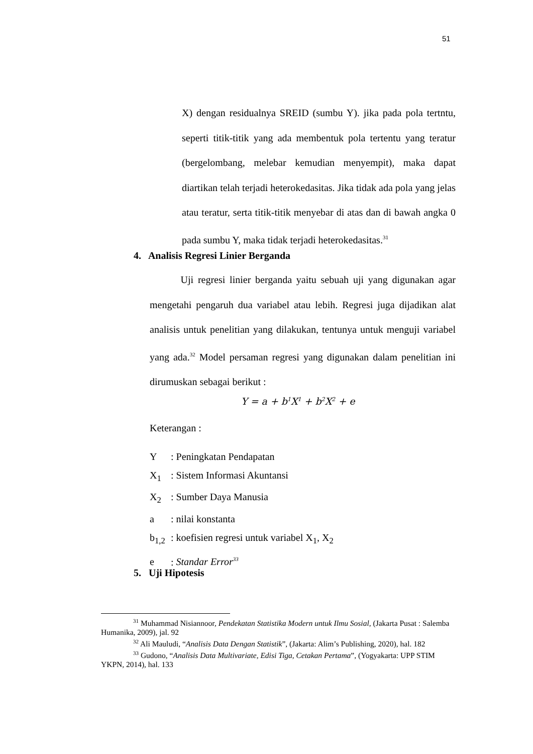51
X) dengan residualnya SREID (sumbu Y). jika pada pola tertntu, seperti titik-titik yang ada membentuk pola tertentu yang teratur (bergelombang, melebar kemudian menyempit), maka dapat diartikan telah terjadi heterokedasitas. Jika tidak ada pola yang jelas atau teratur, serta titik-titik menyebar di atas dan di bawah angka 0 pada sumbu Y, maka tidak terjadi heterokedasitas.<sup>31</sup>
4. Analisis Regresi Linier Berganda
Uji regresi linier berganda yaitu sebuah uji yang digunakan agar mengetahi pengaruh dua variabel atau lebih. Regresi juga dijadikan alat analisis untuk penelitian yang dilakukan, tentunya untuk menguji variabel yang ada.<sup>32</sup> Model persaman regresi yang digunakan dalam penelitian ini dirumuskan sebagai berikut :
Y = a + b<sup>1</sup>X<sup>1</sup> + b<sup>2</sup>X<sup>2</sup> + e
Keterangan :
Y: Peningkatan Pendapatan
X<sub>1</sub>: Sistem Informasi Akuntansi
X<sub>2</sub>: Sumber Daya Manusia
a: nilai konstanta
b<sub>1,2</sub>: koefisien regresi untuk variabel X<sub>1</sub>, X<sub>2</sub>
e: Standar Error<sup>33</sup>
5. Uji Hipotesis
<sup>31</sup> Muhammad Nisiannoor, Pendekatan Statistika Modern untuk Ilmu Sosial, (Jakarta Pusat : Salemba Humanika, 2009), jal. 92
<sup>32</sup> Ali Mauludi, “Analisis Data Dengan Statistik”, (Jakarta: Alim’s Publishing, 2020), hal. 182
<sup>33</sup> Gudono, “Analisis Data Multivariate, Edisi Tiga, Cetakan Pertama”, (Yogyakarta: UPP STIM YKPN, 2014), hal. 133